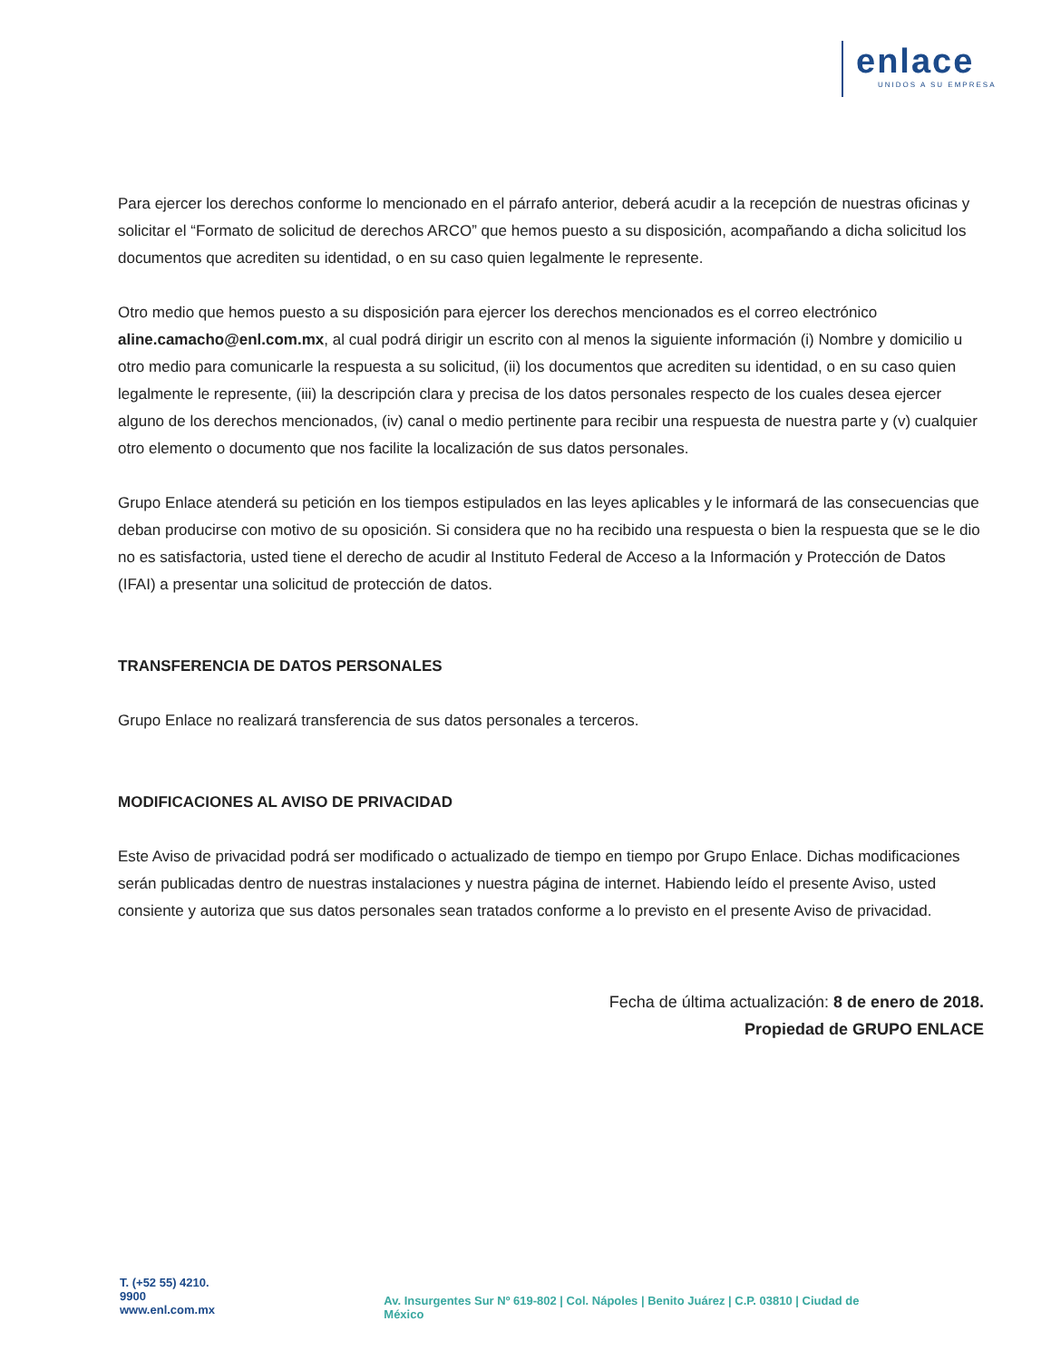enlace
UNIDOS A SU EMPRESA
Para ejercer los derechos conforme lo mencionado en el párrafo anterior, deberá acudir a la recepción de nuestras oficinas y solicitar el “Formato de solicitud de derechos ARCO” que hemos puesto a su disposición, acompañando a dicha solicitud los documentos que acrediten su identidad, o en su caso quien legalmente le represente.
Otro medio que hemos puesto a su disposición para ejercer los derechos mencionados es el correo electrónico aline.camacho@enl.com.mx, al cual podrá dirigir un escrito con al menos la siguiente información (i) Nombre y domicilio u otro medio para comunicarle la respuesta a su solicitud, (ii) los documentos que acrediten su identidad, o en su caso quien legalmente le represente, (iii) la descripción clara y precisa de los datos personales respecto de los cuales desea ejercer alguno de los derechos mencionados, (iv) canal o medio pertinente para recibir una respuesta de nuestra parte y (v) cualquier otro elemento o documento que nos facilite la localización de sus datos personales.
Grupo Enlace atenderá su petición en los tiempos estipulados en las leyes aplicables y le informará de las consecuencias que deban producirse con motivo de su oposición. Si considera que no ha recibido una respuesta o bien la respuesta que se le dio no es satisfactoria, usted tiene el derecho de acudir al Instituto Federal de Acceso a la Información y Protección de Datos (IFAI) a presentar una solicitud de protección de datos.
TRANSFERENCIA DE DATOS PERSONALES
Grupo Enlace no realizará transferencia de sus datos personales a terceros.
MODIFICACIONES AL AVISO DE PRIVACIDAD
Este Aviso de privacidad podrá ser modificado o actualizado de tiempo en tiempo por Grupo Enlace. Dichas modificaciones serán publicadas dentro de nuestras instalaciones y nuestra página de internet. Habiendo leído el presente Aviso, usted consiente y autoriza que sus datos personales sean tratados conforme a lo previsto en el presente Aviso de privacidad.
Fecha de última actualización: 8 de enero de 2018.
Propiedad de GRUPO ENLACE
T. (+52 55) 4210. 9900
www.enl.com.mx
Av. Insurgentes Sur Nº 619-802 | Col. Nápoles | Benito Juárez | C.P. 03810 | Ciudad de México